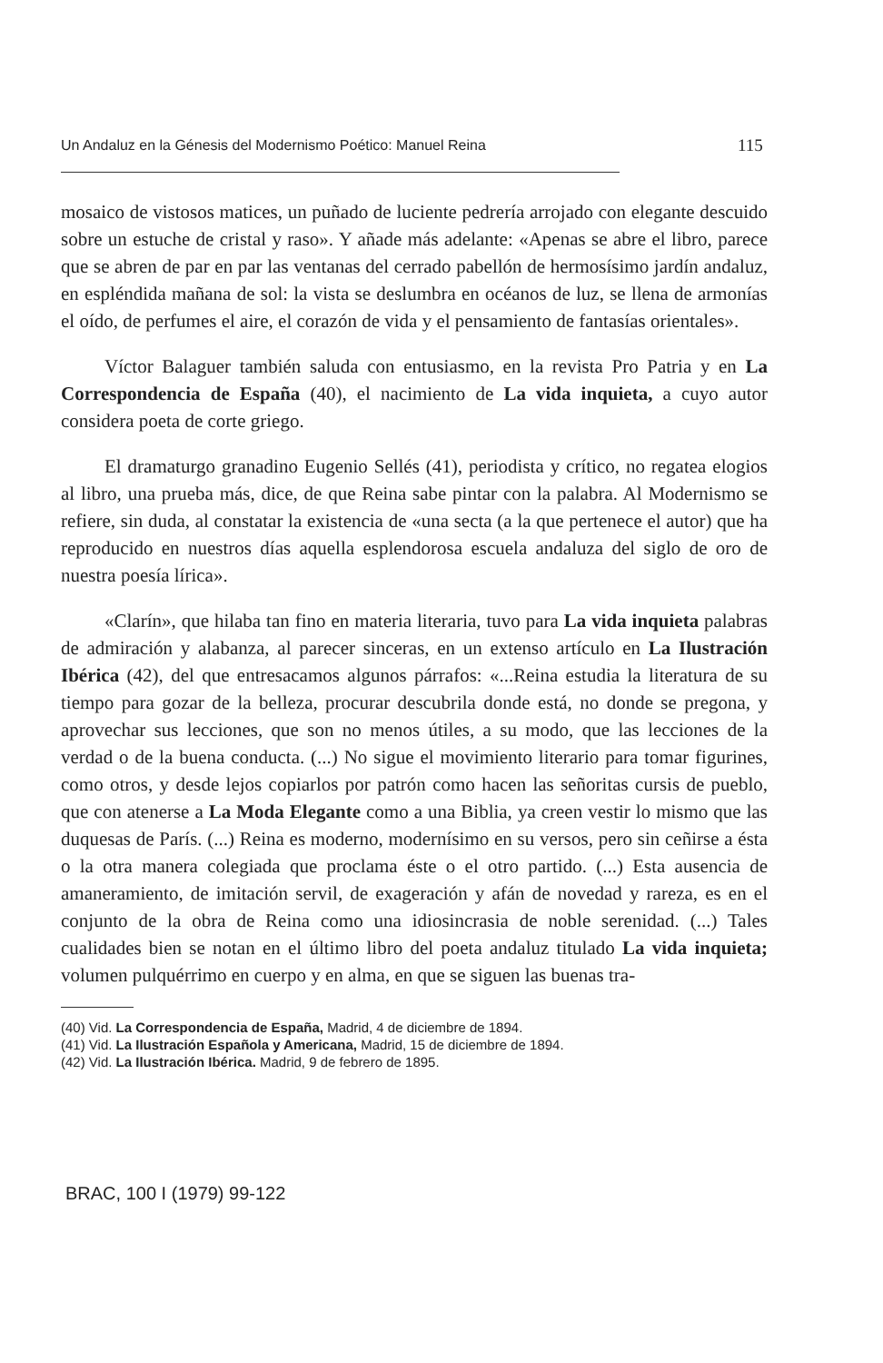Un Andaluz en la Génesis del Modernismo Poético: Manuel Reina 115
mosaico de vistosos matices, un puñado de luciente pedrería arrojado con elegante descuido sobre un estuche de cristal y raso». Y añade más adelante: «Apenas se abre el libro, parece que se abren de par en par las ventanas del cerrado pabellón de hermosísimo jardín andaluz, en espléndida mañana de sol: la vista se deslumbra en océanos de luz, se llena de armonías el oído, de perfumes el aire, el corazón de vida y el pensamiento de fantasías orientales».
Víctor Balaguer también saluda con entusiasmo, en la revista Pro Patria y en La Correspondencia de España (40), el nacimiento de La vida inquieta, a cuyo autor considera poeta de corte griego.
El dramaturgo granadino Eugenio Sellés (41), periodista y crítico, no regatea elogios al libro, una prueba más, dice, de que Reina sabe pintar con la palabra. Al Modernismo se refiere, sin duda, al constatar la existencia de «una secta (a la que pertenece el autor) que ha reproducido en nuestros días aquella esplendorosa escuela andaluza del siglo de oro de nuestra poesía lírica».
«Clarín», que hilaba tan fino en materia literaria, tuvo para La vida inquieta palabras de admiración y alabanza, al parecer sinceras, en un extenso artículo en La Ilustración Ibérica (42), del que entresacamos algunos párrafos: «...Reina estudia la literatura de su tiempo para gozar de la belleza, procurar descubrila donde está, no donde se pregona, y aprovechar sus lecciones, que son no menos útiles, a su modo, que las lecciones de la verdad o de la buena conducta. (...) No sigue el movimiento literario para tomar figurines, como otros, y desde lejos copiarlos por patrón como hacen las señoritas cursis de pueblo, que con atenerse a La Moda Elegante como a una Biblia, ya creen vestir lo mismo que las duquesas de París. (...) Reina es moderno, modernísimo en su versos, pero sin ceñirse a ésta o la otra manera colegiada que proclama éste o el otro partido. (...) Esta ausencia de amaneramiento, de imitación servil, de exageración y afán de novedad y rareza, es en el conjunto de la obra de Reina como una idiosincrasia de noble serenidad. (...) Tales cualidades bien se notan en el último libro del poeta andaluz titulado La vida inquieta; volumen pulquérrimo en cuerpo y en alma, en que se siguen las buenas tra-
(40) Vid. La Correspondencia de España, Madrid, 4 de diciembre de 1894.
(41) Vid. La Ilustración Española y Americana, Madrid, 15 de diciembre de 1894.
(42) Vid. La Ilustración Ibérica. Madrid, 9 de febrero de 1895.
BRAC, 100 I (1979) 99-122